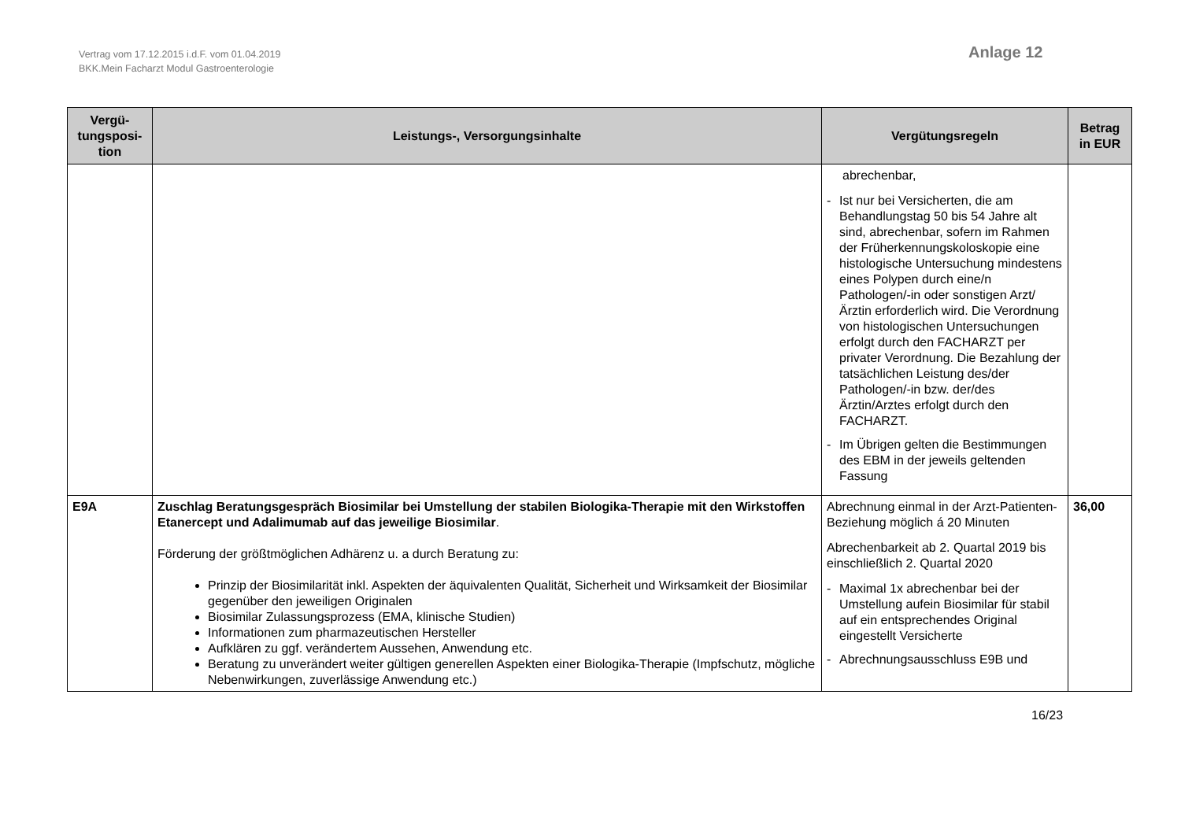Vertrag vom 17.12.2015 i.d.F. vom 01.04.2019
BKK.Mein Facharzt Modul Gastroenterologie
Anlage 12
| Vergü- tungsposi- tion | Leistungs-, Versorgungsinhalte | Vergütungsregeln | Betrag in EUR |
| --- | --- | --- | --- |
| | | abrechenbar, - Ist nur bei Versicherten, die am Behandlungstag 50 bis 54 Jahre alt sind, abrechenbar, sofern im Rahmen der Früherkennungskoloskopie eine histologische Untersuchung mindestens eines Polypen durch eine/n Pathologen/-in oder sonstigen Arzt/Ärztin erforderlich wird. Die Verordnung von histologischen Untersuchungen erfolgt durch den FACHARZT per privater Verordnung. Die Bezahlung der tatsächlichen Leistung des/der Pathologen/-in bzw. der/des Ärztin/Arztes erfolgt durch den FACHARZT. - Im Übrigen gelten die Bestimmungen des EBM in der jeweils geltenden Fassung | |
| E9A | Zuschlag Beratungsgespräch Biosimilar bei Umstellung der stabilen Biologika-Therapie mit den Wirkstoffen Etanercept und Adalimumab auf das jeweilige Biosimilar . Förderung der größtmöglichen Adhärenz u. a durch Beratung zu: Prinzip der Biosimilarität inkl. Aspekten der äquivalenten Qualität, Sicherheit und Wirksamkeit der Biosimilar gegenüber den jeweiligen Originalen Biosimilar Zulassungsprozess (EMA, klinische Studien) Informationen zum pharmazeutischen Hersteller Aufklären zu ggf. verändertem Aussehen, Anwendung etc. Beratung zu unverändert weiter gültigen generellen Aspekten einer Biologika-Therapie (Impfschutz, mögliche Nebenwirkungen, zuverlässige Anwendung etc.) | Abrechnung einmal in der Arzt-Patienten-Beziehung möglich á 20 Minuten Abrechenbarkeit ab 2. Quartal 2019 bis einschließlich 2. Quartal 2020 - Maximal 1x abrechenbar bei der Umstellung aufein Biosimilar für stabil auf ein entsprechendes Original eingestellt Versicherte - Abrechnungsausschluss E9B und | 36,00 |
16/23